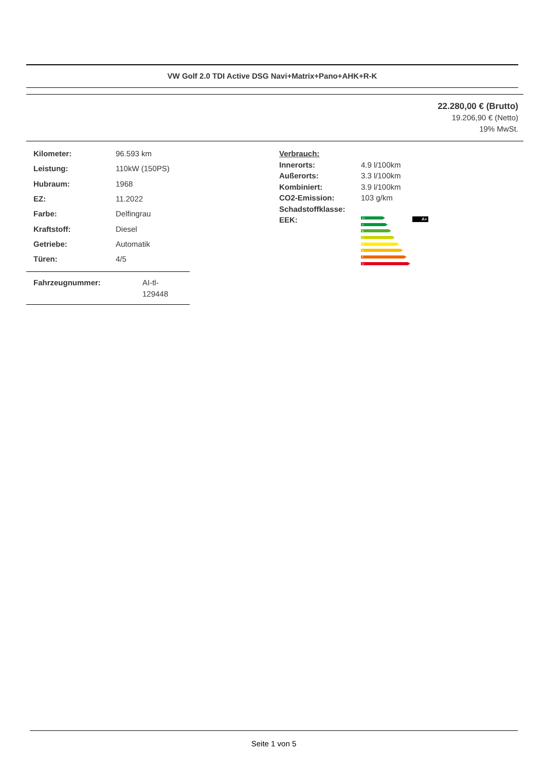VW Golf 2.0 TDI Active DSG Navi+Matrix+Pano+AHK+R-K
22.280,00 € (Brutto)
19.206,90 € (Netto)
19% MwSt.
| Kilometer: | 96.593 km |
| Leistung: | 110kW (150PS) |
| Hubraum: | 1968 |
| EZ: | 11.2022 |
| Farbe: | Delfingrau |
| Kraftstoff: | Diesel |
| Getriebe: | Automatik |
| Türen: | 4/5 |
| Verbrauch: | |
| Innerorts: | 4.9 l/100km |
| Außerorts: | 3.3 l/100km |
| Kombiniert: | 3.9 l/100km |
| CO2-Emission: | 103 g/km |
| Schadstoffklasse: | |
| EEK: | A+ A B C D E F G A+ |
| Fahrzeugnummer: | AI-tl- 129448 |
Seite 1 von 5